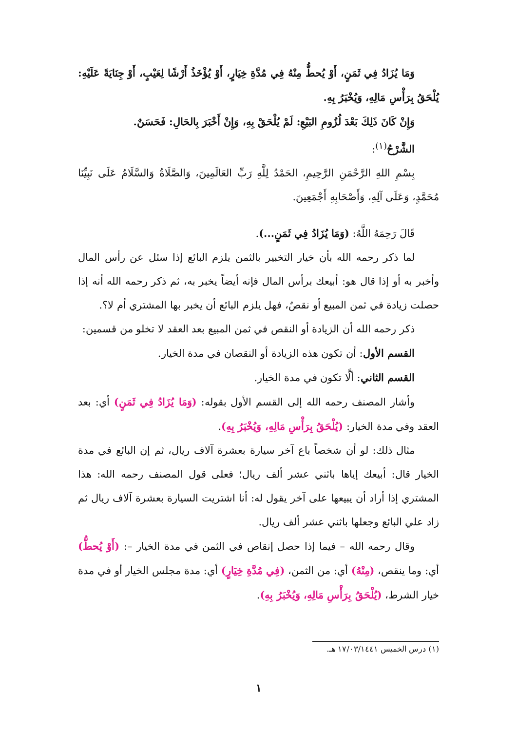وَمَا يُزَادُ فِي ثَمَنٍ، أَوْ يُحطُّ مِنْهُ فِي مُدَّةِ خِيَارٍ، أَوْ يُؤْخَذُ أَرْشًا لِعَيْبٍ، أَوْ جِنَايَةً عَلَيْهِ: يُلْحَقُ بِرَأْسِ مَالِهِ، وَيُخْبَرُ بِهِ.
وَإِنْ كَانَ ذَلِكَ بَعْدَ لُزُومِ البَيْعِ: لَمْ يُلْحَقْ بِهِ، وَإِنْ أَخْبَرَ بِالحَالِ: فَحَسَنٌ.
الشَّرْحُ<sup>(١)</sup>:
بِسْمِ اللهِ الرَّحْمَنِ الرَّحِيمِ، الحَمْدُ لِلَّهِ رَبِّ العَالَمِينَ، وَالصَّلَاةُ وَالسَّلَامُ عَلَى نَبِيِّنَا مُحَمَّدٍ، وَعَلَى آلِهِ، وَأَصْحَابِهِ أَجْمَعِينَ.
قَالَ رَحِمَهُ اللَّهُ: (وَمَا يُزَادُ فِي ثَمَنٍ...).
لما ذكر رحمه الله بأن خيار التخبير بالثمن يلزم البائع إذا سئل عن رأس المال وأخبر به أو إذا قال هو: أبيعك برأس المال فإنه أيضاً يخبر به، ثم ذكر رحمه الله أنه إذا حصلت زيادة في ثمن المبيع أو نقصٌ، فهل يلزم البائع أن يخبر بها المشتري أم لا؟.
ذكر رحمه الله أن الزيادة أو النقص في ثمن المبيع بعد العقد لا تخلو من قسمين:
القسم الأول: أن تكون هذه الزيادة أو النقصان في مدة الخيار.
القسم الثاني: ألَّا تكون في مدة الخيار.
وأشار المصنف رحمه الله إلى القسم الأول بقوله: (وَمَا يُزَادُ فِي ثَمَنٍ) أي: بعد العقد وفي مدة الخيار: (يُلْحَقُ بِرَأْسِ مَالِهِ، وَيُخْبَرُ بِهِ).
مثال ذلك: لو أن شخصاً باع آخر سيارة بعشرة آلاف ريال، ثم إن البائع في مدة الخيار قال: أبيعك إياها باثني عشر ألف ريال؛ فعلى قول المصنف رحمه الله: هذا المشتري إذا أراد أن يبيعها على آخر يقول له: أنا اشتريت السيارة بعشرة آلاف ريال ثم زاد علي البائع وجعلها باثني عشر ألف ريال.
وقال رحمه الله – فيما إذا حصل إنقاص في الثمن في مدة الخيار –: (أَوْ يُحطُّ) أي: وما ينقص، (مِنْهُ) أي: من الثمن، (فِي مُدَّةِ خِيَارٍ) أي: مدة مجلس الخيار أو في مدة خيار الشرط، (يُلْحَقُ بِرَأْسِ مَالِهِ، وَيُخْبَرُ بِهِ).
(١) درس الخميس ١٧/٠٣/١٤٤١ هـ.
١